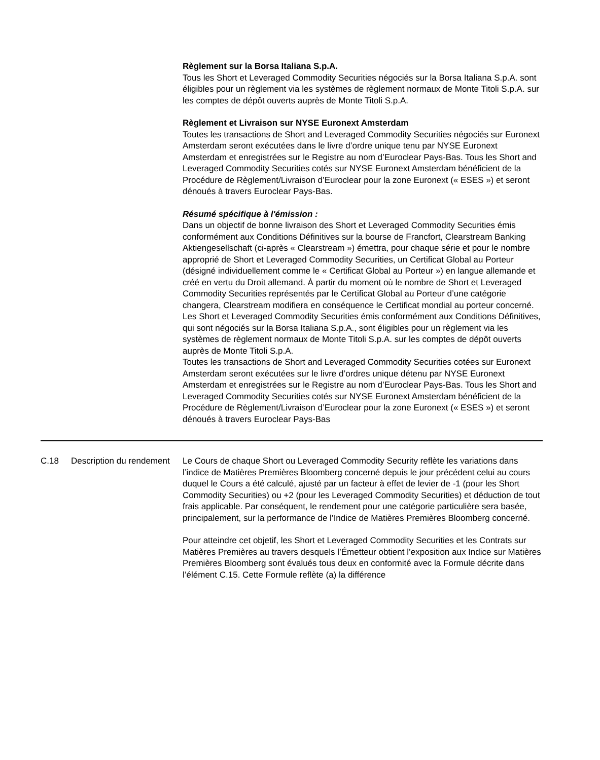Règlement sur la Borsa Italiana S.p.A.
Tous les Short et Leveraged Commodity Securities négociés sur la Borsa Italiana S.p.A. sont éligibles pour un règlement via les systèmes de règlement normaux de Monte Titoli S.p.A. sur les comptes de dépôt ouverts auprès de Monte Titoli S.p.A.
Règlement et Livraison sur NYSE Euronext Amsterdam
Toutes les transactions de Short and Leveraged Commodity Securities négociés sur Euronext Amsterdam seront exécutées dans le livre d’ordre unique tenu par NYSE Euronext Amsterdam et enregistrées sur le Registre au nom d’Euroclear Pays-Bas. Tous les Short and Leveraged Commodity Securities cotés sur NYSE Euronext Amsterdam bénéficient de la Procédure de Règlement/Livraison d’Euroclear pour la zone Euronext (« ESES ») et seront dénoués à travers Euroclear Pays-Bas.
Résumé spécifique à l'émission :
Dans un objectif de bonne livraison des Short et Leveraged Commodity Securities émis conformément aux Conditions Définitives sur la bourse de Francfort, Clearstream Banking Aktiengesellschaft (ci-après « Clearstream ») émettra, pour chaque série et pour le nombre approprié de Short et Leveraged Commodity Securities, un Certificat Global au Porteur (désigné individuellement comme le « Certificat Global au Porteur ») en langue allemande et créé en vertu du Droit allemand. À partir du moment où le nombre de Short et Leveraged Commodity Securities représentés par le Certificat Global au Porteur d’une catégorie changera, Clearstream modifiera en conséquence le Certificat mondial au porteur concerné.
Les Short et Leveraged Commodity Securities émis conformément aux Conditions Définitives, qui sont négociés sur la Borsa Italiana S.p.A., sont éligibles pour un règlement via les systèmes de règlement normaux de Monte Titoli S.p.A. sur les comptes de dépôt ouverts auprès de Monte Titoli S.p.A.
Toutes les transactions de Short and Leveraged Commodity Securities cotées sur Euronext Amsterdam seront exécutées sur le livre d’ordres unique détenu par NYSE Euronext Amsterdam et enregistrées sur le Registre au nom d’Euroclear Pays-Bas. Tous les Short and Leveraged Commodity Securities cotés sur NYSE Euronext Amsterdam bénéficient de la Procédure de Règlement/Livraison d’Euroclear pour la zone Euronext (« ESES ») et seront dénoués à travers Euroclear Pays-Bas
| C.18 | Description du rendement | Le Cours de chaque Short ou Leveraged Commodity Security reflète les variations dans l’indice de Matières Premières Bloomberg concerné depuis le jour précédent celui au cours duquel le Cours a été calculé, ajusté par un facteur à effet de levier de -1 (pour les Short Commodity Securities) ou +2 (pour les Leveraged Commodity Securities) et déduction de tout frais applicable. Par conséquent, le rendement pour une catégorie particulière sera basée, principalement, sur la performance de l’Indice de Matières Premières Bloomberg concerné. Pour atteindre cet objetif, les Short et Leveraged Commodity Securities et les Contrats sur Matières Premières au travers desquels l’Émetteur obtient l’exposition aux Indice sur Matières Premières Bloomberg sont évalués tous deux en conformité avec la Formule décrite dans l’élément C.15. Cette Formule reflète (a) la différence |